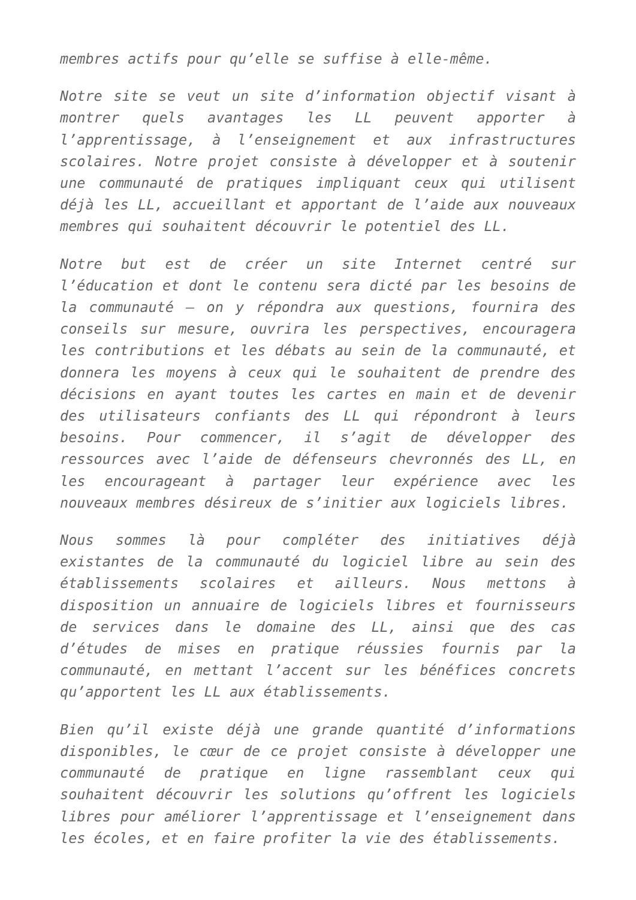membres actifs pour qu’elle se suffise à elle-même.
Notre site se veut un site d’information objectif visant à montrer quels avantages les LL peuvent apporter à l’apprentissage, à l’enseignement et aux infrastructures scolaires. Notre projet consiste à développer et à soutenir une communauté de pratiques impliquant ceux qui utilisent déjà les LL, accueillant et apportant de l’aide aux nouveaux membres qui souhaitent découvrir le potentiel des LL.
Notre but est de créer un site Internet centré sur l’éducation et dont le contenu sera dicté par les besoins de la communauté – on y répondra aux questions, fournira des conseils sur mesure, ouvrira les perspectives, encouragera les contributions et les débats au sein de la communauté, et donnera les moyens à ceux qui le souhaitent de prendre des décisions en ayant toutes les cartes en main et de devenir des utilisateurs confiants des LL qui répondront à leurs besoins. Pour commencer, il s’agit de développer des ressources avec l’aide de défenseurs chevronnés des LL, en les encourageant à partager leur expérience avec les nouveaux membres désireux de s’initier aux logiciels libres.
Nous sommes là pour compléter des initiatives déjà existantes de la communauté du logiciel libre au sein des établissements scolaires et ailleurs. Nous mettons à disposition un annuaire de logiciels libres et fournisseurs de services dans le domaine des LL, ainsi que des cas d’études de mises en pratique réussies fournis par la communauté, en mettant l’accent sur les bénéfices concrets qu’apportent les LL aux établissements.
Bien qu’il existe déjà une grande quantité d’informations disponibles, le cœur de ce projet consiste à développer une communauté de pratique en ligne rassemblant ceux qui souhaitent découvrir les solutions qu’offrent les logiciels libres pour améliorer l’apprentissage et l’enseignement dans les écoles, et en faire profiter la vie des établissements.